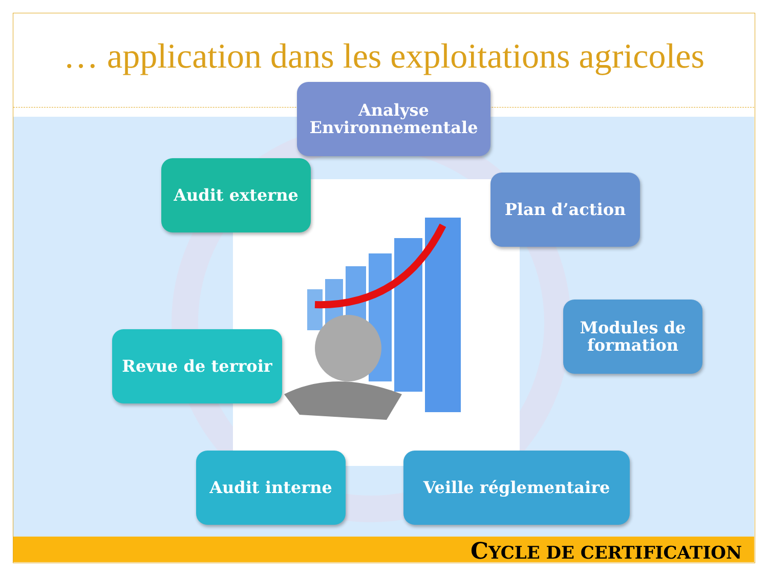… application dans les exploitations agricoles
Analyse
Environnementale
Plan d’action
Modules de
formation
Veille réglementaire
Audit interne
Revue de terroir
Audit externe
CYCLE DE CERTIFICATION